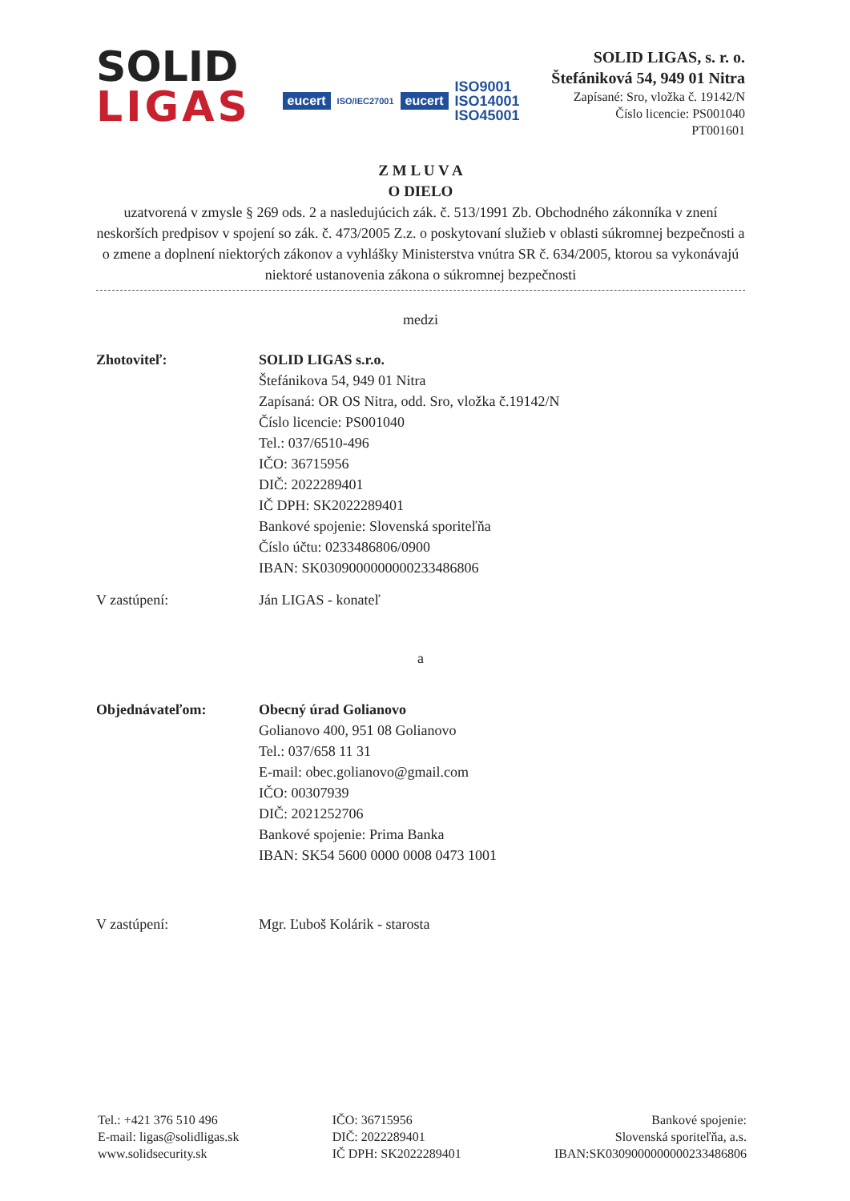SOLID
LIGAS
eucert ISO/IEC27001 eucert ISO9001
ISO14001
ISO45001
SOLID LIGAS, s. r. o.
Štefániková 54, 949 01 Nitra
Zapísané: Sro, vložka č. 19142/N
Číslo licencie: PS001040
PT001601
Z M L U V A
O DIELO
uzatvorená v zmysle § 269 ods. 2 a nasledujúcich zák. č. 513/1991 Zb. Obchodného zákonníka v znení neskorších predpisov v spojení so zák. č. 473/2005 Z.z. o poskytovaní služieb v oblasti súkromnej bezpečnosti a o zmene a doplnení niektorých zákonov a vyhlášky Ministerstva vnútra SR č. 634/2005, ktorou sa vykonávajú niektoré ustanovenia zákona o súkromnej bezpečnosti
medzi
Zhotoviteľ: SOLID LIGAS s.r.o.
Štefánikova 54, 949 01 Nitra
Zapísaná: OR OS Nitra, odd. Sro, vložka č.19142/N
Číslo licencie: PS001040
Tel.: 037/6510-496
IČO: 36715956
DIČ: 2022289401
IČ DPH: SK2022289401
Bankové spojenie: Slovenská sporiteľňa
Číslo účtu: 0233486806/0900
IBAN: SK0309000000000233486806
V zastúpení: Ján LIGAS - konateľ
a
Objednávateľom: Obecný úrad Golianovo
Golianovo 400, 951 08 Golianovo
Tel.: 037/658 11 31
E-mail: obec.golianovo@gmail.com
IČO: 00307939
DIČ: 2021252706
Bankové spojenie: Prima Banka
IBAN: SK54 5600 0000 0008 0473 1001
V zastúpení: Mgr. Ľuboš Kolárik - starosta
Tel.: +421 376 510 496
E-mail: ligas@solidligas.sk
www.solidsecurity.sk
IČO: 36715956
DIČ: 2022289401
IČ DPH: SK2022289401
Bankové spojenie:
Slovenská sporiteľňa, a.s.
IBAN:SK0309000000000233486806